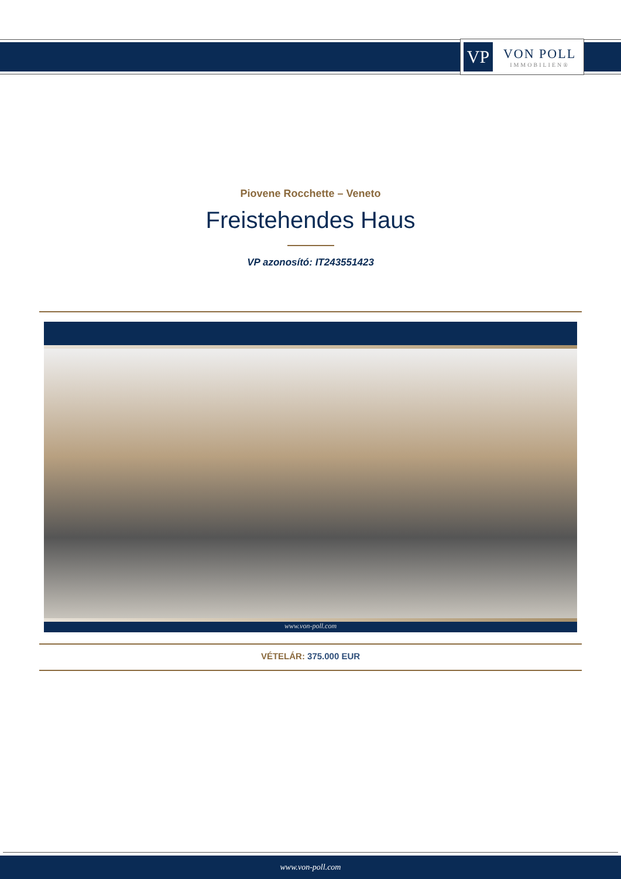VP
VON POLL
IMMOBILIEN®
Piovene Rocchette – Veneto
Freistehendes Haus
VP azonosító: IT243551423
www.von-poll.com
VÉTELÁR: 375.000 EUR
www.von-poll.com